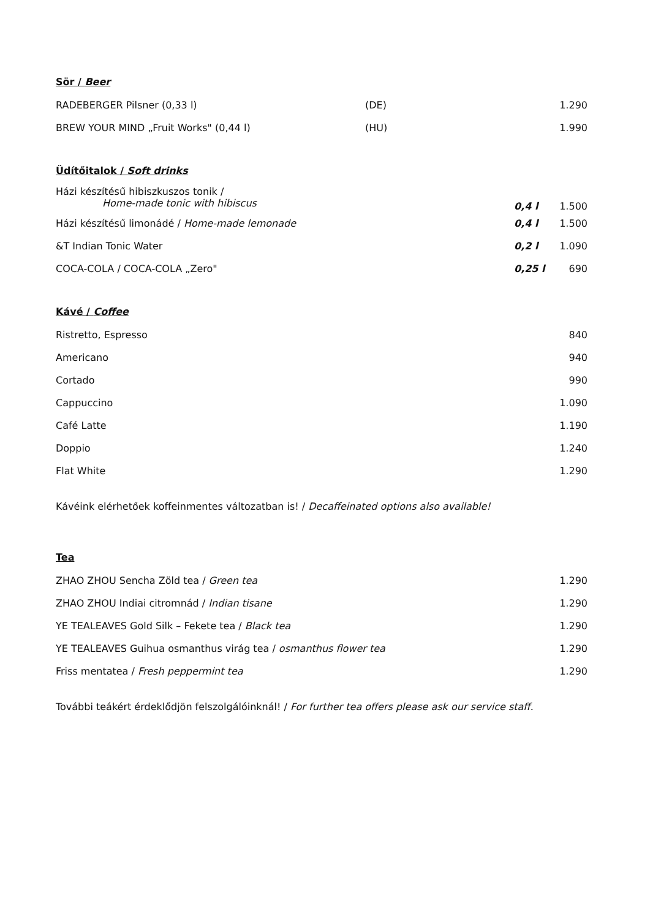Sör / Beer
| RADEBERGER Pilsner (0,33 l) | (DE) | 1.290 |
| BREW YOUR MIND „Fruit Works" (0,44 l) | (HU) | 1.990 |
Üdítőitalok / Soft drinks
| Házi készítésű hibiszkuszos tonik / Home-made tonic with hibiscus | 0,4 l | 1.500 |
| Házi készítésű limonádé / Home-made lemonade | 0,4 l | 1.500 |
| &T Indian Tonic Water | 0,2 l | 1.090 |
| COCA-COLA / COCA-COLA „Zero" | 0,25 l | 690 |
Kávé / Coffee
| Ristretto, Espresso | 840 |
| Americano | 940 |
| Cortado | 990 |
| Cappuccino | 1.090 |
| Café Latte | 1.190 |
| Doppio | 1.240 |
| Flat White | 1.290 |
Kávéink elérhetőek koffeinmentes változatban is! / Decaffeinated options also available!
Tea
| ZHAO ZHOU Sencha Zöld tea / Green tea | 1.290 |
| ZHAO ZHOU Indiai citromnád / Indian tisane | 1.290 |
| YE TEALEAVES Gold Silk – Fekete tea / Black tea | 1.290 |
| YE TEALEAVES Guihua osmanthus virág tea / osmanthus flower tea | 1.290 |
| Friss mentatea / Fresh peppermint tea | 1.290 |
További teákért érdeklődjön felszolgálóinknál! / For further tea offers please ask our service staff.